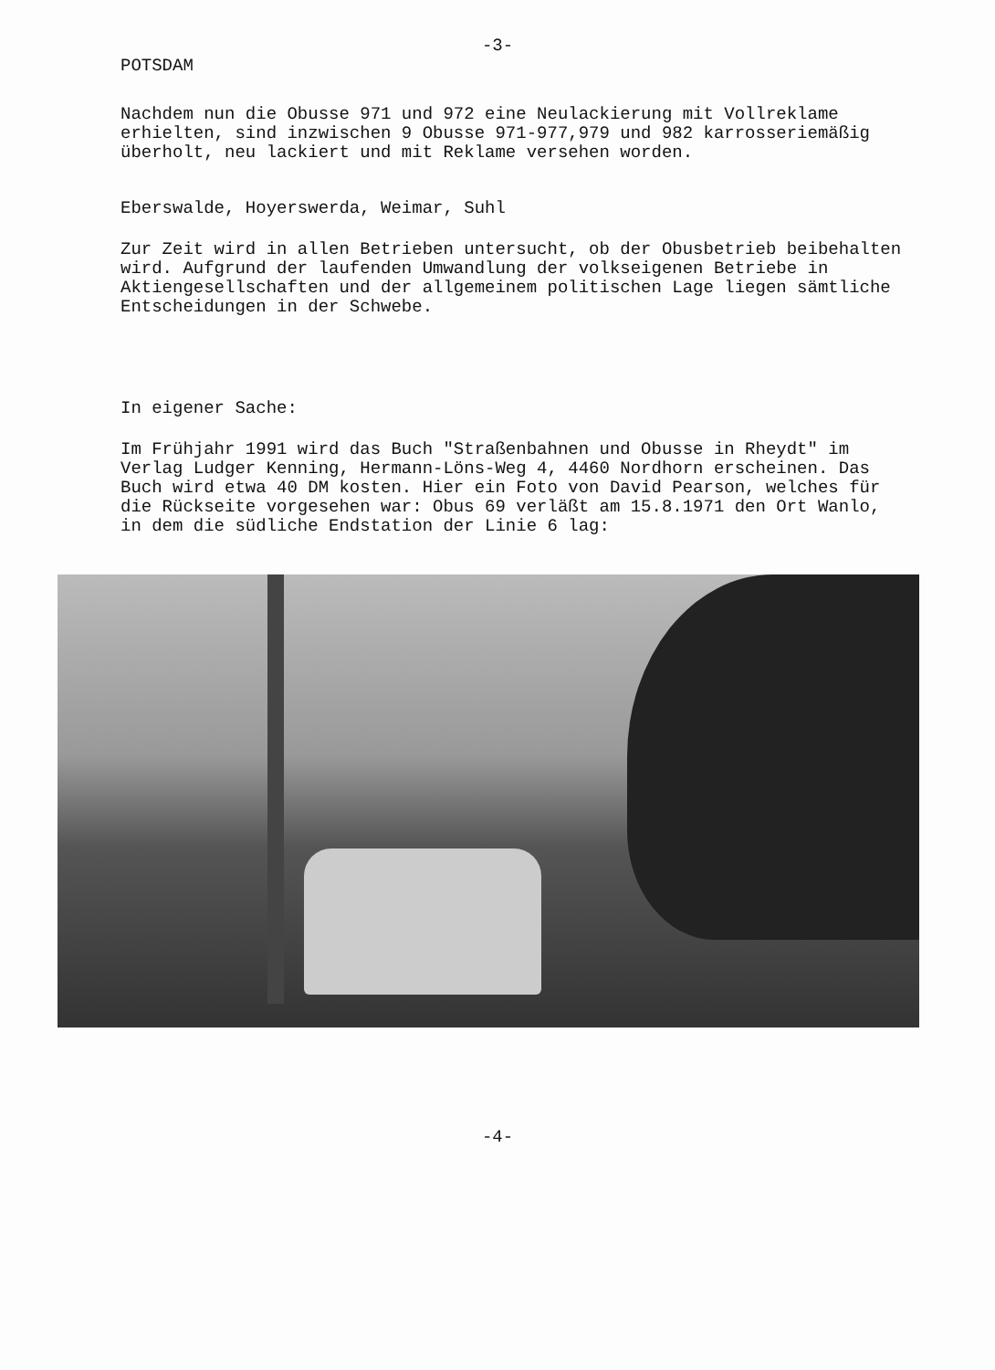-3-
POTSDAM
Nachdem nun die Obusse 971 und 972 eine Neulackierung mit Vollreklame erhielten, sind inzwischen 9 Obusse 971-977,979 und 982 karrosseriemäßig überholt, neu lackiert und mit Reklame versehen worden.
Eberswalde, Hoyerswerda, Weimar, Suhl
Zur Zeit wird in allen Betrieben untersucht, ob der Obusbetrieb beibehalten wird. Aufgrund der laufenden Umwandlung der volkseigenen Betriebe in Aktiengesellschaften und der allgemeinem politischen Lage liegen sämtliche Entscheidungen in der Schwebe.
In eigener Sache:
Im Frühjahr 1991 wird das Buch "Straßenbahnen und Obusse in Rheydt" im Verlag Ludger Kenning, Hermann-Löns-Weg 4, 4460 Nordhorn erscheinen. Das Buch wird etwa 40 DM kosten. Hier ein Foto von David Pearson, welches für die Rückseite vorgesehen war: Obus 69 verläßt am 15.8.1971 den Ort Wanlo, in dem die südliche Endstation der Linie 6 lag:
-4-